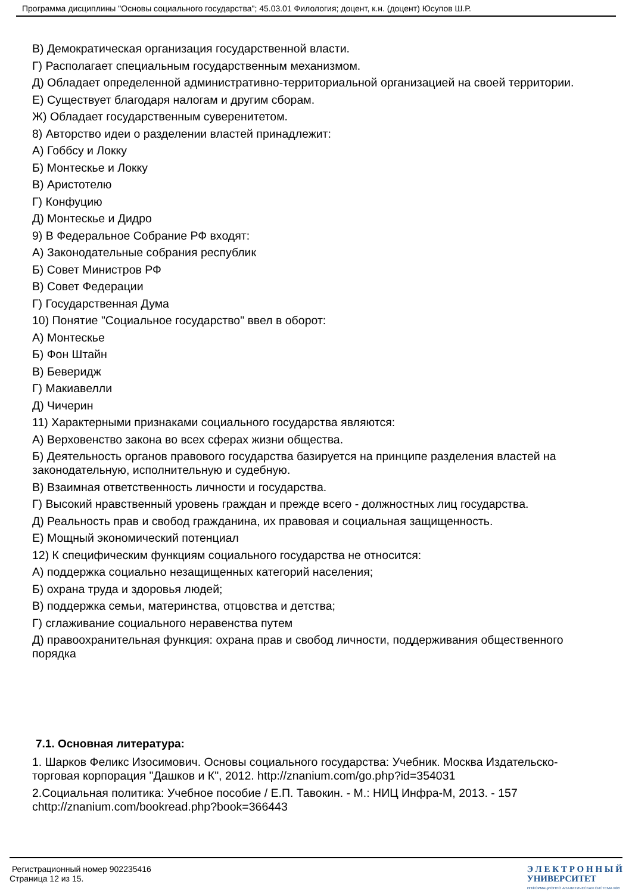Программа дисциплины "Основы социального государства"; 45.03.01 Филология; доцент, к.н. (доцент) Юсупов Ш.Р.
В) Демократическая организация государственной власти.
Г) Располагает специальным государственным механизмом.
Д) Обладает определенной административно-территориальной организацией на своей территории.
Е) Существует благодаря налогам и другим сборам.
Ж) Обладает государственным суверенитетом.
8) Авторство идеи о разделении властей принадлежит:
А) Гоббсу и Локку
Б) Монтескье и Локку
В) Аристотелю
Г) Конфуцию
Д) Монтескье и Дидро
9) В Федеральное Собрание РФ входят:
А) Законодательные собрания республик
Б) Совет Министров РФ
В) Совет Федерации
Г) Государственная Дума
10) Понятие "Социальное государство" ввел в оборот:
А) Монтескье
Б) Фон Штайн
В) Беверидж
Г) Макиавелли
Д) Чичерин
11) Характерными признаками социального государства являются:
А) Верховенство закона во всех сферах жизни общества.
Б) Деятельность органов правового государства базируется на принципе разделения властей на законодательную, исполнительную и судебную.
В) Взаимная ответственность личности и государства.
Г) Высокий нравственный уровень граждан и прежде всего - должностных лиц государства.
Д) Реальность прав и свобод гражданина, их правовая и социальная защищенность.
Е) Мощный экономический потенциал
12) К специфическим функциям социального государства не относится:
А) поддержка социально незащищенных категорий населения;
Б) охрана труда и здоровья людей;
В) поддержка семьи, материнства, отцовства и детства;
Г) сглаживание социального неравенства путем
Д) правоохранительная функция: охрана прав и свобод личности, поддерживания общественного порядка
7.1. Основная литература:
1. Шарков Феликс Изосимович. Основы социального государства: Учебник. Москва Издательско-торговая корпорация "Дашков и К", 2012. http://znanium.com/go.php?id=354031
2.Социальная политика: Учебное пособие / Е.П. Тавокин. - М.: НИЦ Инфра-М, 2013. - 157 chttp://znanium.com/bookread.php?book=366443
Регистрационный номер 902235416
Страница 12 из 15.
Э Л Е К Т Р О Н Н Ы Й
УНИВЕРСИТЕТ
ИНФОРМАЦИОННО АНАЛИТИЧЕСКАЯ СИСТЕМА КФУ